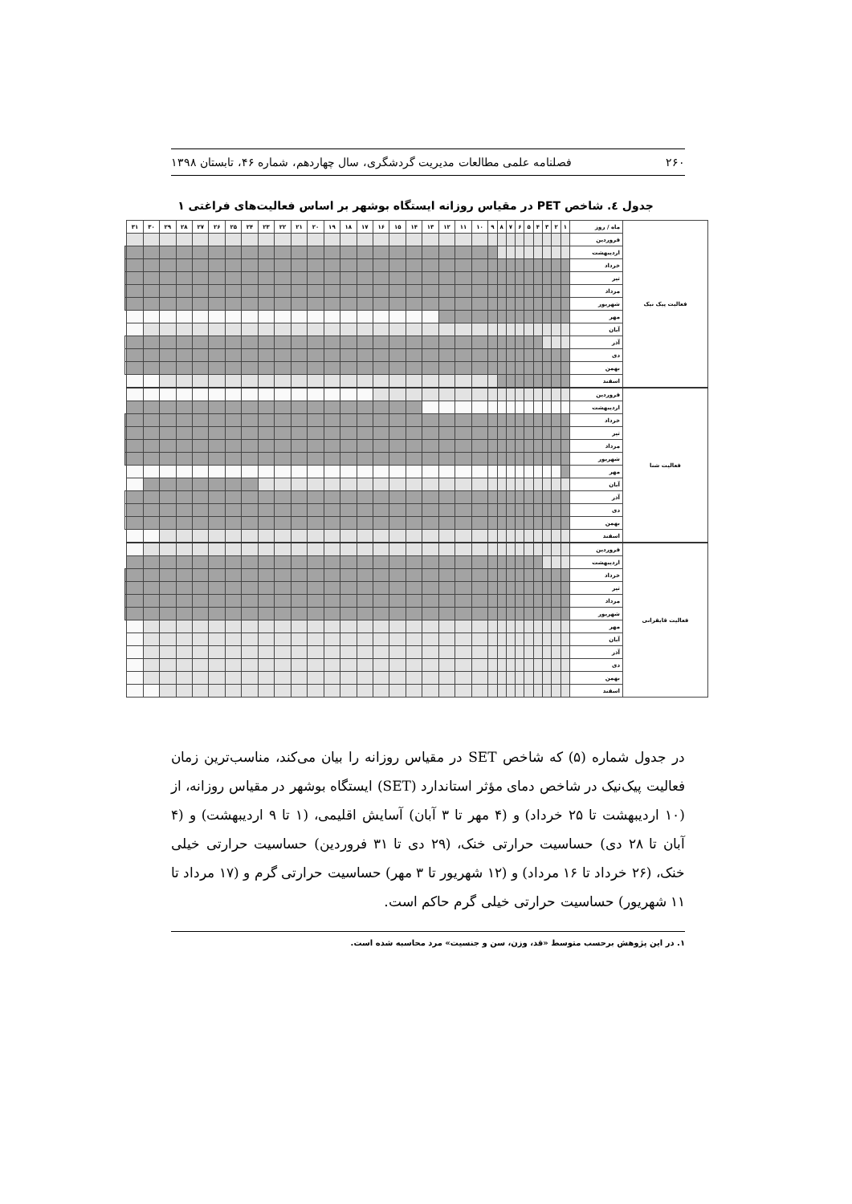۲۶۰ فصلنامه علمی مطالعات مدیریت گردشگری، سال چهاردهم، شماره ۴۶، تابستان ۱۳۹۸
جدول ٤. شاخص PET در مقیاس روزانه ایستگاه بوشهر بر اساس فعالیت‌های فراغتی ۱
| فعالیت پیک نیک | ماه / روز | ۱ | ۲ | ۳ | ۴ | ۵ | ۶ | ۷ | ۸ | ۹ | ۱۰ | ۱۱ | ۱۲ | ۱۳ | ۱۴ | ۱۵ | ۱۶ | ۱۷ | ۱۸ | ۱۹ | ۲۰ | ۲۱ | ۲۲ | ۲۳ | ۲۴ | ۲۵ | ۲۶ | ۲۷ | ۲۸ | ۲۹ | ۳۰ | ۳۱ | |
| --- | --- | --- | --- | --- | --- | --- | --- | --- | --- | --- | --- | --- | --- | --- | --- | --- | --- | --- | --- | --- | --- | --- | --- | --- | --- | --- | --- | --- | --- | --- | --- | --- | --- |
| | فروردین | | | | | | | | | | | | | | | | | | | | | | | | | | | | | | | | |
| | اردیبهشت | | | | | | | | | | | | | | | | | | | | | | | | | | | | | | | | |
| | خرداد | | | | | | | | | | | | | | | | | | | | | | | | | | | | | | | | |
| | تیر | | | | | | | | | | | | | | | | | | | | | | | | | | | | | | | | |
| | مرداد | | | | | | | | | | | | | | | | | | | | | | | | | | | | | | | | |
| | شهریور | | | | | | | | | | | | | | | | | | | | | | | | | | | | | | | | |
| | مهر | | | | | | | | | | | | | | | | | | | | | | | | | | | | | | | | |
| | آبان | | | | | | | | | | | | | | | | | | | | | | | | | | | | | | | | |
| | آذر | | | | | | | | | | | | | | | | | | | | | | | | | | | | | | | | |
| | دی | | | | | | | | | | | | | | | | | | | | | | | | | | | | | | | | |
| | بهمن | | | | | | | | | | | | | | | | | | | | | | | | | | | | | | | | |
| | اسفند | | | | | | | | | | | | | | | | | | | | | | | | | | | | | | | | |
| فعالیت شنا | فروردین | | | | | | | | | | | | | | | | | | | | | | | | | | | | | | | | |
| | اردیبهشت | | | | | | | | | | | | | | | | | | | | | | | | | | | | | | | | |
| | خرداد | | | | | | | | | | | | | | | | | | | | | | | | | | | | | | | | |
| | تیر | | | | | | | | | | | | | | | | | | | | | | | | | | | | | | | | |
| | مرداد | | | | | | | | | | | | | | | | | | | | | | | | | | | | | | | | |
| | شهریور | | | | | | | | | | | | | | | | | | | | | | | | | | | | | | | | |
| | مهر | | | | | | | | | | | | | | | | | | | | | | | | | | | | | | | | |
| | آبان | | | | | | | | | | | | | | | | | | | | | | | | | | | | | | | | |
| | آذر | | | | | | | | | | | | | | | | | | | | | | | | | | | | | | | | |
| | دی | | | | | | | | | | | | | | | | | | | | | | | | | | | | | | | | |
| | بهمن | | | | | | | | | | | | | | | | | | | | | | | | | | | | | | | | |
| | اسفند | | | | | | | | | | | | | | | | | | | | | | | | | | | | | | | | |
| فعالیت قایقرانی | فروردین | | | | | | | | | | | | | | | | | | | | | | | | | | | | | | | | |
| | اردیبهشت | | | | | | | | | | | | | | | | | | | | | | | | | | | | | | | | |
| | خرداد | | | | | | | | | | | | | | | | | | | | | | | | | | | | | | | | |
| | تیر | | | | | | | | | | | | | | | | | | | | | | | | | | | | | | | | |
| | مرداد | | | | | | | | | | | | | | | | | | | | | | | | | | | | | | | | |
| | شهریور | | | | | | | | | | | | | | | | | | | | | | | | | | | | | | | | |
| | مهر | | | | | | | | | | | | | | | | | | | | | | | | | | | | | | | | |
| | آبان | | | | | | | | | | | | | | | | | | | | | | | | | | | | | | | | |
| | آذر | | | | | | | | | | | | | | | | | | | | | | | | | | | | | | | | |
| | دی | | | | | | | | | | | | | | | | | | | | | | | | | | | | | | | | |
| | بهمن | | | | | | | | | | | | | | | | | | | | | | | | | | | | | | | | |
| | اسفند | | | | | | | | | | | | | | | | | | | | | | | | | | | | | | | | |
در جدول شماره (۵) که شاخص SET در مقیاس روزانه را بیان می‌کند، مناسب‌ترین زمان فعالیت پیک‌نیک در شاخص دمای مؤثر استاندارد (SET) ایستگاه بوشهر در مقیاس روزانه، از (۱۰ اردیبهشت تا ۲۵ خرداد) و (۴ مهر تا ۳ آبان) آسایش اقلیمی، (۱ تا ۹ اردیبهشت) و (۴ آبان تا ۲۸ دی) حساسیت حرارتی خنک، (۲۹ دی تا ۳۱ فروردین) حساسیت حرارتی خیلی خنک، (۲۶ خرداد تا ۱۶ مرداد) و (۱۲ شهریور تا ۳ مهر) حساسیت حرارتی گرم و (۱۷ مرداد تا ۱۱ شهریور) حساسیت حرارتی خیلی گرم حاکم است.
۱. در این پژوهش برحسب متوسط «قد، وزن، سن و جنسیت» مرد محاسبه شده است.